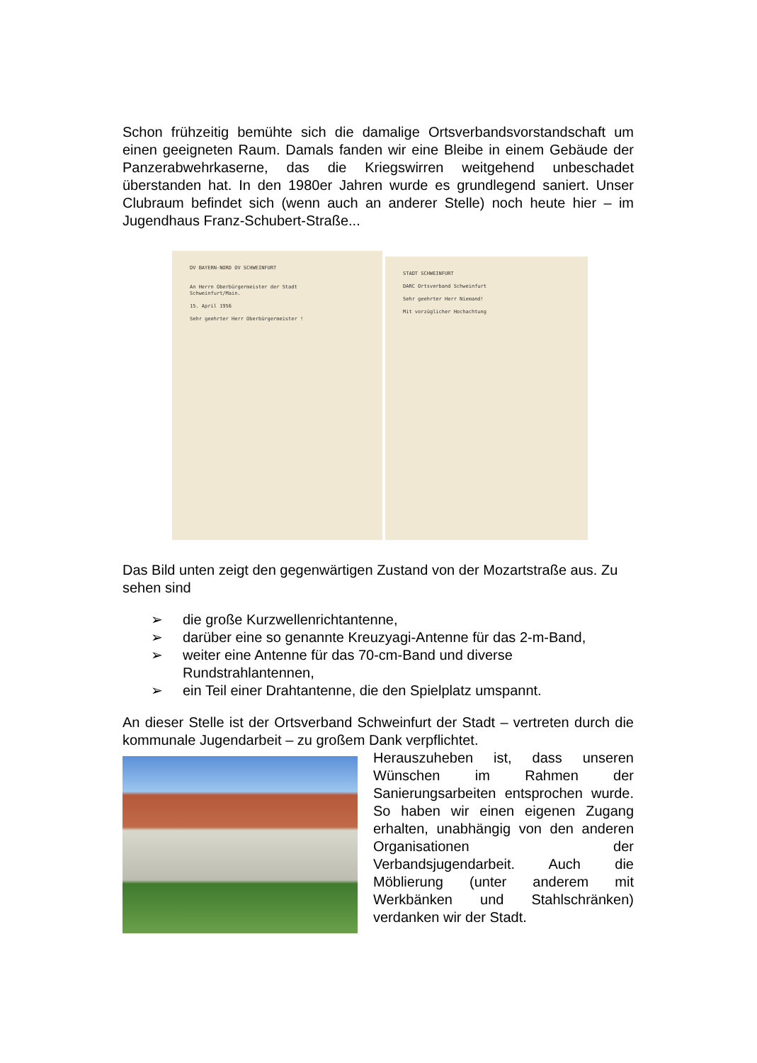Schon frühzeitig bemühte sich die damalige Ortsverbandsvorstandschaft um einen geeigneten Raum. Damals fanden wir eine Bleibe in einem Gebäude der Panzerabwehrkaserne, das die Kriegswirren weitgehend unbeschadet überstanden hat. In den 1980er Jahren wurde es grundlegend saniert. Unser Clubraum befindet sich (wenn auch an anderer Stelle) noch heute hier – im Jugendhaus Franz-Schubert-Straße...
DV BAYERN-NORD OV SCHWEINFURT
An Herrn Oberbürgermeister der Stadt
Schweinfurt/Main.
15. April 1956
Sehr geehrter Herr Oberbürgermeister !
STADT SCHWEINFURT
DARC Ortsverband Schweinfurt
Sehr geehrter Herr Niemand!
Mit vorzüglicher Hochachtung
Das Bild unten zeigt den gegenwärtigen Zustand von der Mozartstraße aus. Zu sehen sind
➢ die große Kurzwellenrichtantenne,
➢ darüber eine so genannte Kreuzyagi-Antenne für das 2-m-Band,
➢ weiter eine Antenne für das 70-cm-Band und diverse Rundstrahlantennen,
➢ ein Teil einer Drahtantenne, die den Spielplatz umspannt.
An dieser Stelle ist der Ortsverband Schweinfurt der Stadt – vertreten durch die kommunale Jugendarbeit – zu großem Dank verpflichtet.
Herauszuheben ist, dass unseren Wünschen im Rahmen der Sanierungsarbeiten entsprochen wurde. So haben wir einen eigenen Zugang erhalten, unabhängig von den anderen Organisationen der Verbandsjugendarbeit. Auch die Möblierung (unter anderem mit Werkbänken und Stahlschränken) verdanken wir der Stadt.